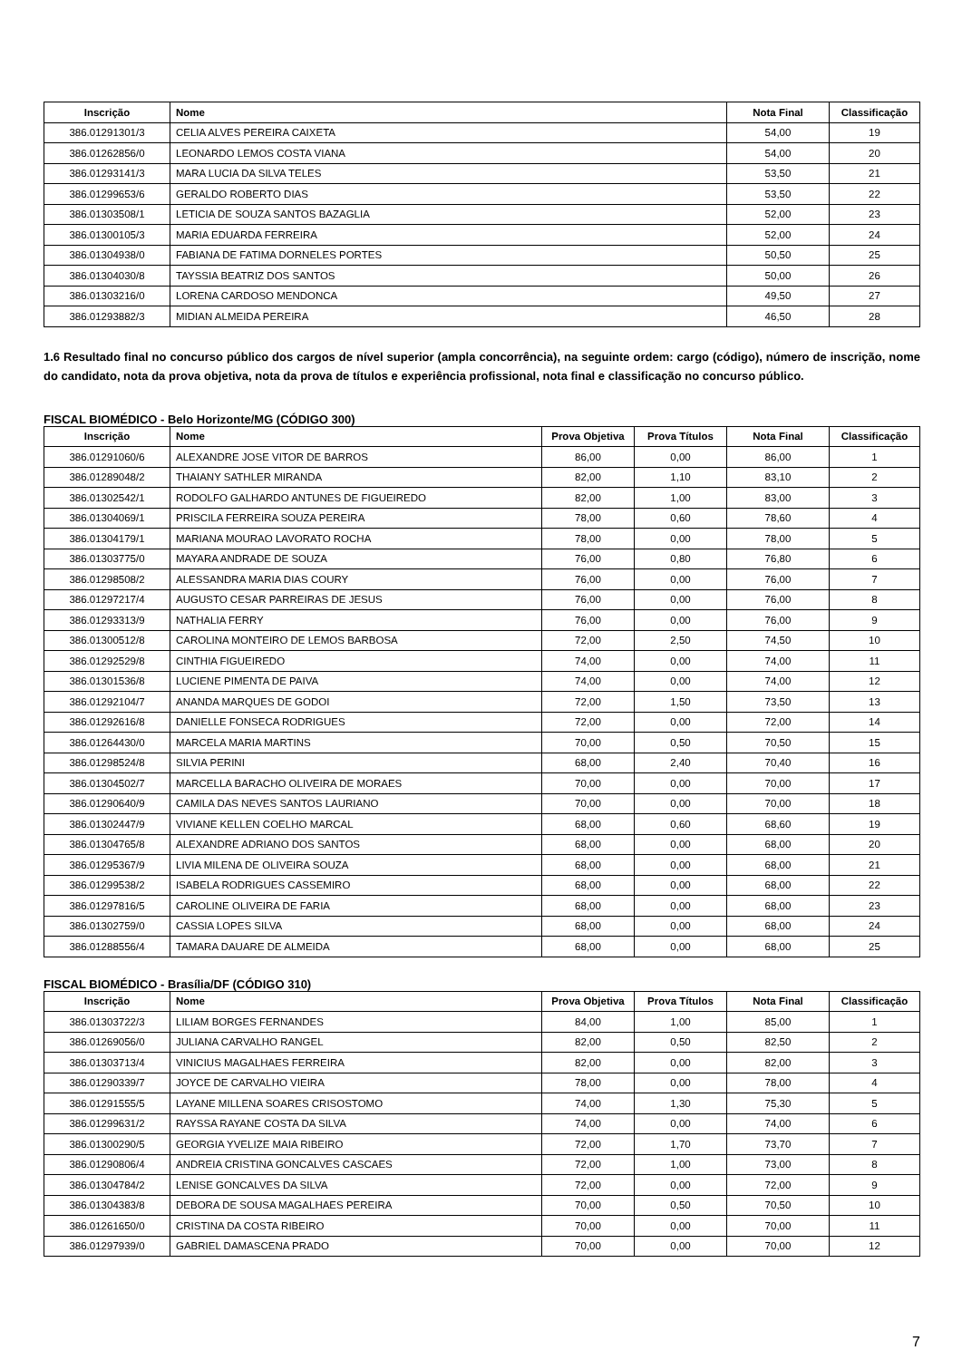| Inscrição | Nome | Nota Final | Classificação |
| --- | --- | --- | --- |
| 386.01291301/3 | CELIA ALVES PEREIRA CAIXETA | 54,00 | 19 |
| 386.01262856/0 | LEONARDO LEMOS COSTA VIANA | 54,00 | 20 |
| 386.01293141/3 | MARA LUCIA DA SILVA TELES | 53,50 | 21 |
| 386.01299653/6 | GERALDO ROBERTO DIAS | 53,50 | 22 |
| 386.01303508/1 | LETICIA DE SOUZA SANTOS BAZAGLIA | 52,00 | 23 |
| 386.01300105/3 | MARIA EDUARDA FERREIRA | 52,00 | 24 |
| 386.01304938/0 | FABIANA DE FATIMA DORNELES PORTES | 50,50 | 25 |
| 386.01304030/8 | TAYSSIA BEATRIZ DOS SANTOS | 50,00 | 26 |
| 386.01303216/0 | LORENA CARDOSO MENDONCA | 49,50 | 27 |
| 386.01293882/3 | MIDIAN ALMEIDA PEREIRA | 46,50 | 28 |
1.6 Resultado final no concurso público dos cargos de nível superior (ampla concorrência), na seguinte ordem: cargo (código), número de inscrição, nome do candidato, nota da prova objetiva, nota da prova de títulos e experiência profissional, nota final e classificação no concurso público.
FISCAL BIOMÉDICO - Belo Horizonte/MG (CÓDIGO 300)
| Inscrição | Nome | Prova Objetiva | Prova Títulos | Nota Final | Classificação |
| --- | --- | --- | --- | --- | --- |
| 386.01291060/6 | ALEXANDRE JOSE VITOR DE BARROS | 86,00 | 0,00 | 86,00 | 1 |
| 386.01289048/2 | THAIANY SATHLER MIRANDA | 82,00 | 1,10 | 83,10 | 2 |
| 386.01302542/1 | RODOLFO GALHARDO ANTUNES DE FIGUEIREDO | 82,00 | 1,00 | 83,00 | 3 |
| 386.01304069/1 | PRISCILA FERREIRA SOUZA PEREIRA | 78,00 | 0,60 | 78,60 | 4 |
| 386.01304179/1 | MARIANA MOURAO LAVORATO ROCHA | 78,00 | 0,00 | 78,00 | 5 |
| 386.01303775/0 | MAYARA ANDRADE DE SOUZA | 76,00 | 0,80 | 76,80 | 6 |
| 386.01298508/2 | ALESSANDRA MARIA DIAS COURY | 76,00 | 0,00 | 76,00 | 7 |
| 386.01297217/4 | AUGUSTO CESAR PARREIRAS DE JESUS | 76,00 | 0,00 | 76,00 | 8 |
| 386.01293313/9 | NATHALIA FERRY | 76,00 | 0,00 | 76,00 | 9 |
| 386.01300512/8 | CAROLINA MONTEIRO DE LEMOS BARBOSA | 72,00 | 2,50 | 74,50 | 10 |
| 386.01292529/8 | CINTHIA FIGUEIREDO | 74,00 | 0,00 | 74,00 | 11 |
| 386.01301536/8 | LUCIENE PIMENTA DE PAIVA | 74,00 | 0,00 | 74,00 | 12 |
| 386.01292104/7 | ANANDA MARQUES DE GODOI | 72,00 | 1,50 | 73,50 | 13 |
| 386.01292616/8 | DANIELLE FONSECA RODRIGUES | 72,00 | 0,00 | 72,00 | 14 |
| 386.01264430/0 | MARCELA MARIA MARTINS | 70,00 | 0,50 | 70,50 | 15 |
| 386.01298524/8 | SILVIA PERINI | 68,00 | 2,40 | 70,40 | 16 |
| 386.01304502/7 | MARCELLA BARACHO OLIVEIRA DE MORAES | 70,00 | 0,00 | 70,00 | 17 |
| 386.01290640/9 | CAMILA DAS NEVES SANTOS LAURIANO | 70,00 | 0,00 | 70,00 | 18 |
| 386.01302447/9 | VIVIANE KELLEN COELHO MARCAL | 68,00 | 0,60 | 68,60 | 19 |
| 386.01304765/8 | ALEXANDRE ADRIANO DOS SANTOS | 68,00 | 0,00 | 68,00 | 20 |
| 386.01295367/9 | LIVIA MILENA DE OLIVEIRA SOUZA | 68,00 | 0,00 | 68,00 | 21 |
| 386.01299538/2 | ISABELA RODRIGUES CASSEMIRO | 68,00 | 0,00 | 68,00 | 22 |
| 386.01297816/5 | CAROLINE OLIVEIRA DE FARIA | 68,00 | 0,00 | 68,00 | 23 |
| 386.01302759/0 | CASSIA LOPES SILVA | 68,00 | 0,00 | 68,00 | 24 |
| 386.01288556/4 | TAMARA DAUARE DE ALMEIDA | 68,00 | 0,00 | 68,00 | 25 |
FISCAL BIOMÉDICO - Brasília/DF (CÓDIGO 310)
| Inscrição | Nome | Prova Objetiva | Prova Títulos | Nota Final | Classificação |
| --- | --- | --- | --- | --- | --- |
| 386.01303722/3 | LILIAM BORGES FERNANDES | 84,00 | 1,00 | 85,00 | 1 |
| 386.01269056/0 | JULIANA CARVALHO RANGEL | 82,00 | 0,50 | 82,50 | 2 |
| 386.01303713/4 | VINICIUS MAGALHAES FERREIRA | 82,00 | 0,00 | 82,00 | 3 |
| 386.01290339/7 | JOYCE DE CARVALHO VIEIRA | 78,00 | 0,00 | 78,00 | 4 |
| 386.01291555/5 | LAYANE MILLENA SOARES CRISOSTOMO | 74,00 | 1,30 | 75,30 | 5 |
| 386.01299631/2 | RAYSSA RAYANE COSTA DA SILVA | 74,00 | 0,00 | 74,00 | 6 |
| 386.01300290/5 | GEORGIA YVELIZE MAIA RIBEIRO | 72,00 | 1,70 | 73,70 | 7 |
| 386.01290806/4 | ANDREIA CRISTINA GONCALVES CASCAES | 72,00 | 1,00 | 73,00 | 8 |
| 386.01304784/2 | LENISE GONCALVES DA SILVA | 72,00 | 0,00 | 72,00 | 9 |
| 386.01304383/8 | DEBORA DE SOUSA MAGALHAES PEREIRA | 70,00 | 0,50 | 70,50 | 10 |
| 386.01261650/0 | CRISTINA DA COSTA RIBEIRO | 70,00 | 0,00 | 70,00 | 11 |
| 386.01297939/0 | GABRIEL DAMASCENA PRADO | 70,00 | 0,00 | 70,00 | 12 |
7